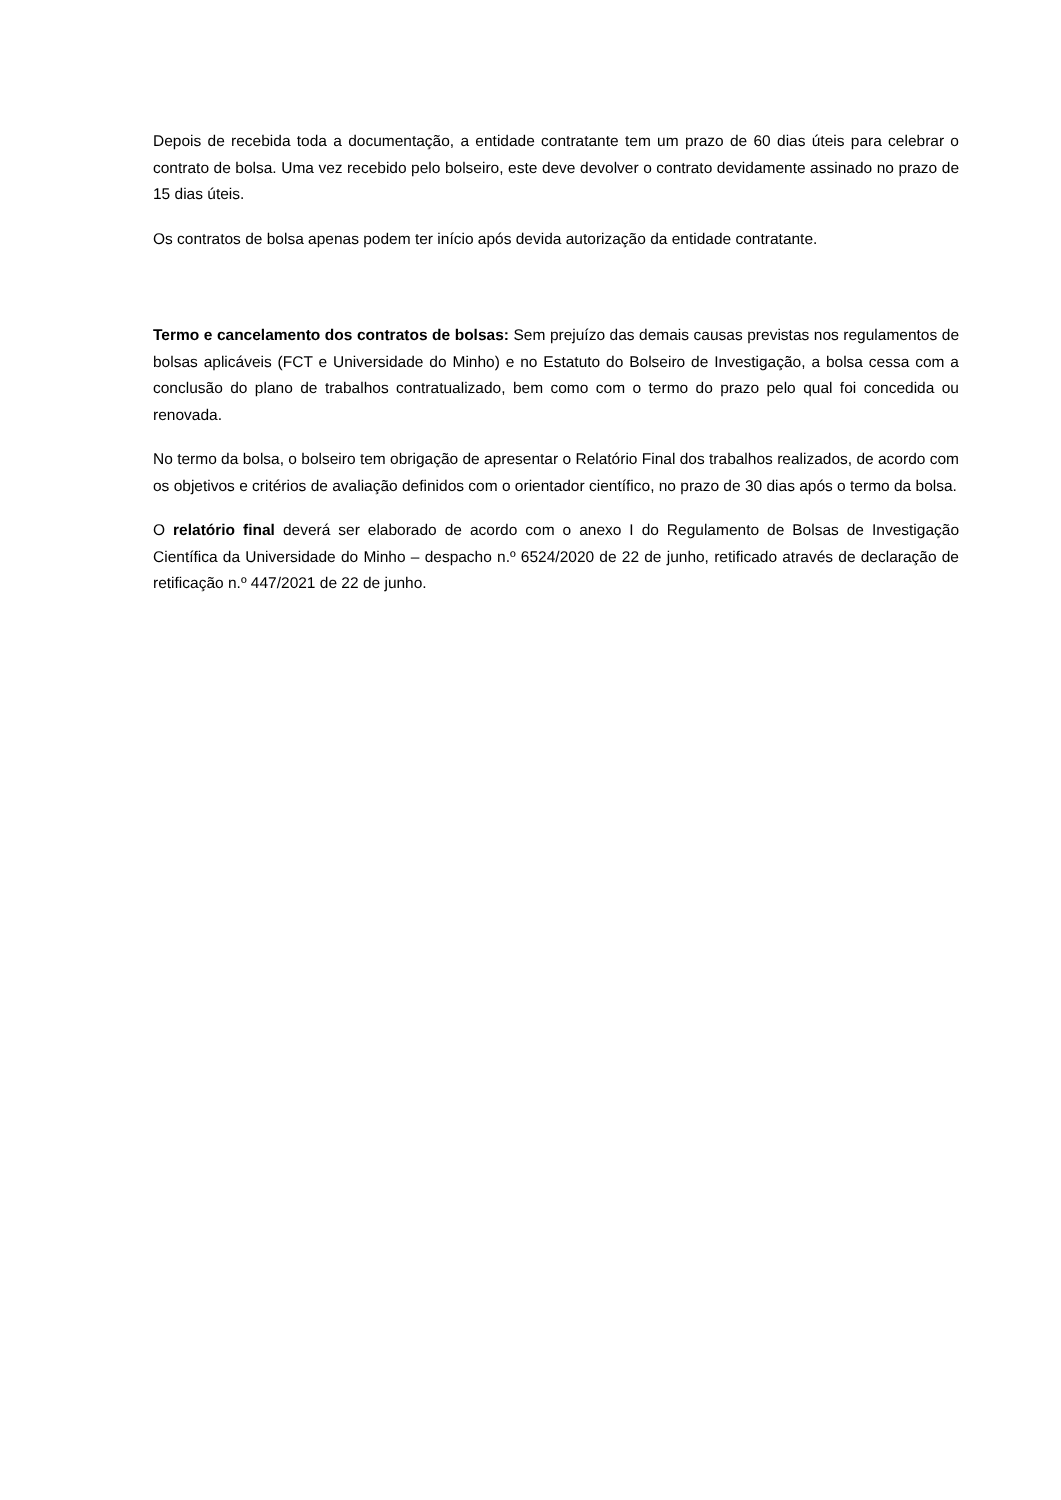Depois de recebida toda a documentação, a entidade contratante tem um prazo de 60 dias úteis para celebrar o contrato de bolsa. Uma vez recebido pelo bolseiro, este deve devolver o contrato devidamente assinado no prazo de 15 dias úteis.
Os contratos de bolsa apenas podem ter início após devida autorização da entidade contratante.
Termo e cancelamento dos contratos de bolsas: Sem prejuízo das demais causas previstas nos regulamentos de bolsas aplicáveis (FCT e Universidade do Minho) e no Estatuto do Bolseiro de Investigação, a bolsa cessa com a conclusão do plano de trabalhos contratualizado, bem como com o termo do prazo pelo qual foi concedida ou renovada.
No termo da bolsa, o bolseiro tem obrigação de apresentar o Relatório Final dos trabalhos realizados, de acordo com os objetivos e critérios de avaliação definidos com o orientador científico, no prazo de 30 dias após o termo da bolsa.
O relatório final deverá ser elaborado de acordo com o anexo I do Regulamento de Bolsas de Investigação Científica da Universidade do Minho – despacho n.º 6524/2020 de 22 de junho, retificado através de declaração de retificação n.º 447/2021 de 22 de junho.